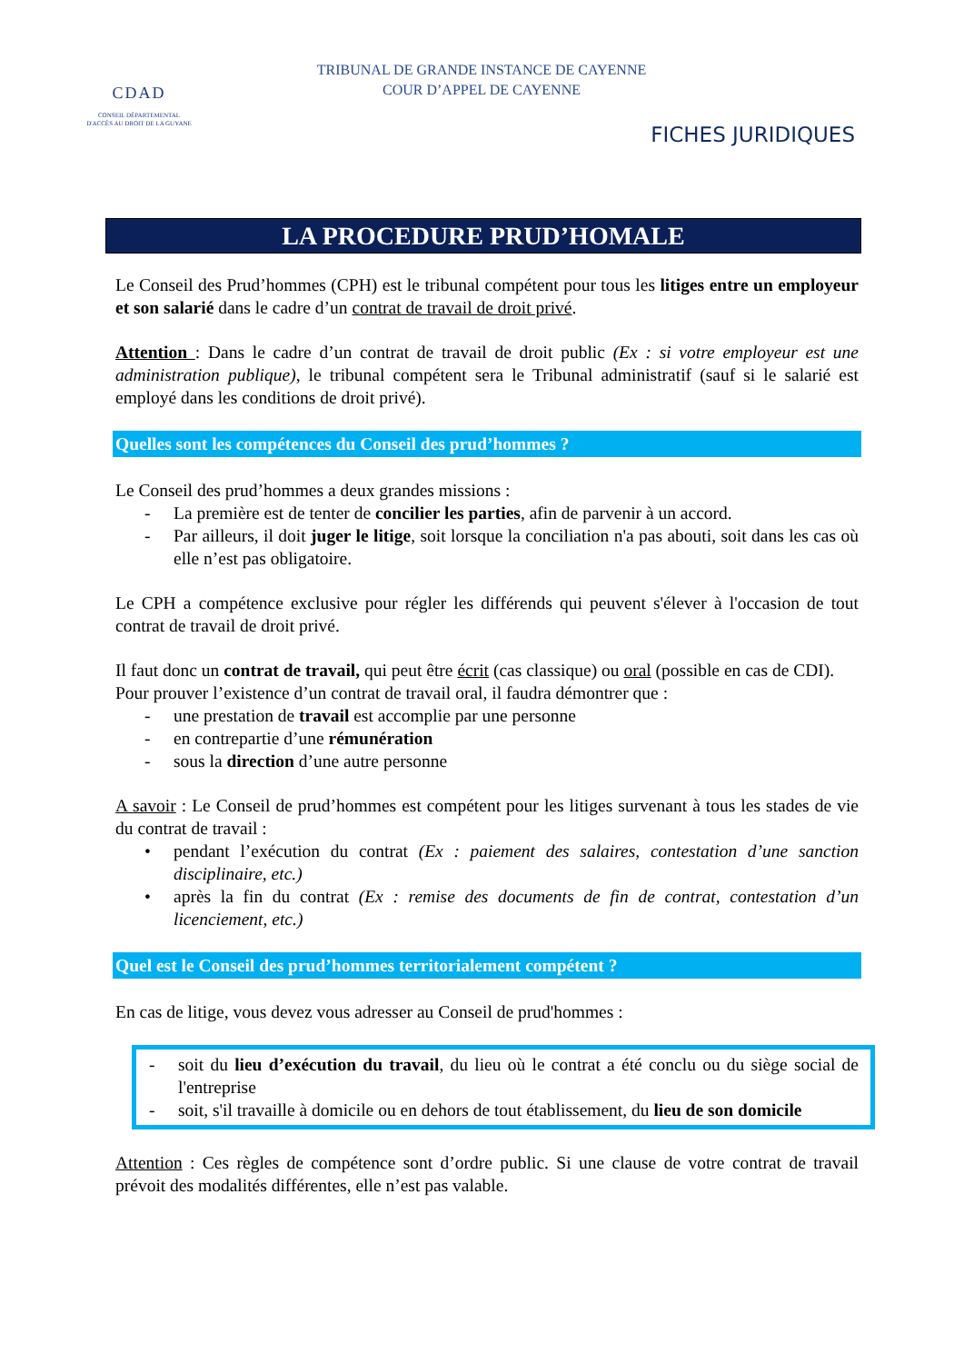CDAD
CONSEIL DÉPARTEMENTAL
D'ACCÈS AU DROIT DE LA GUYANE
TRIBUNAL DE GRANDE INSTANCE DE CAYENNE
COUR D’APPEL DE CAYENNE
FICHES JURIDIQUES
LA PROCEDURE PRUD’HOMALE
Le Conseil des Prud’hommes (CPH) est le tribunal compétent pour tous les litiges entre un employeur et son salarié dans le cadre d’un contrat de travail de droit privé.
Attention : Dans le cadre d’un contrat de travail de droit public (Ex : si votre employeur est une administration publique), le tribunal compétent sera le Tribunal administratif (sauf si le salarié est employé dans les conditions de droit privé).
Quelles sont les compétences du Conseil des prud’hommes ?
Le Conseil des prud’hommes a deux grandes missions :
- La première est de tenter de concilier les parties, afin de parvenir à un accord.
- Par ailleurs, il doit juger le litige, soit lorsque la conciliation n'a pas abouti, soit dans les cas où elle n’est pas obligatoire.
Le CPH a compétence exclusive pour régler les différends qui peuvent s'élever à l'occasion de tout contrat de travail de droit privé.
Il faut donc un contrat de travail, qui peut être écrit (cas classique) ou oral (possible en cas de CDI).
Pour prouver l’existence d’un contrat de travail oral, il faudra démontrer que :
- une prestation de travail est accomplie par une personne
- en contrepartie d’une rémunération
- sous la direction d’une autre personne
A savoir : Le Conseil de prud’hommes est compétent pour les litiges survenant à tous les stades de vie du contrat de travail :
• pendant l’exécution du contrat (Ex : paiement des salaires, contestation d’une sanction disciplinaire, etc.)
• après la fin du contrat (Ex : remise des documents de fin de contrat, contestation d’un licenciement, etc.)
Quel est le Conseil des prud’hommes territorialement compétent ?
En cas de litige, vous devez vous adresser au Conseil de prud'hommes :
- soit du lieu d’exécution du travail, du lieu où le contrat a été conclu ou du siège social de l'entreprise
- soit, s'il travaille à domicile ou en dehors de tout établissement, du lieu de son domicile
Attention : Ces règles de compétence sont d’ordre public. Si une clause de votre contrat de travail prévoit des modalités différentes, elle n’est pas valable.